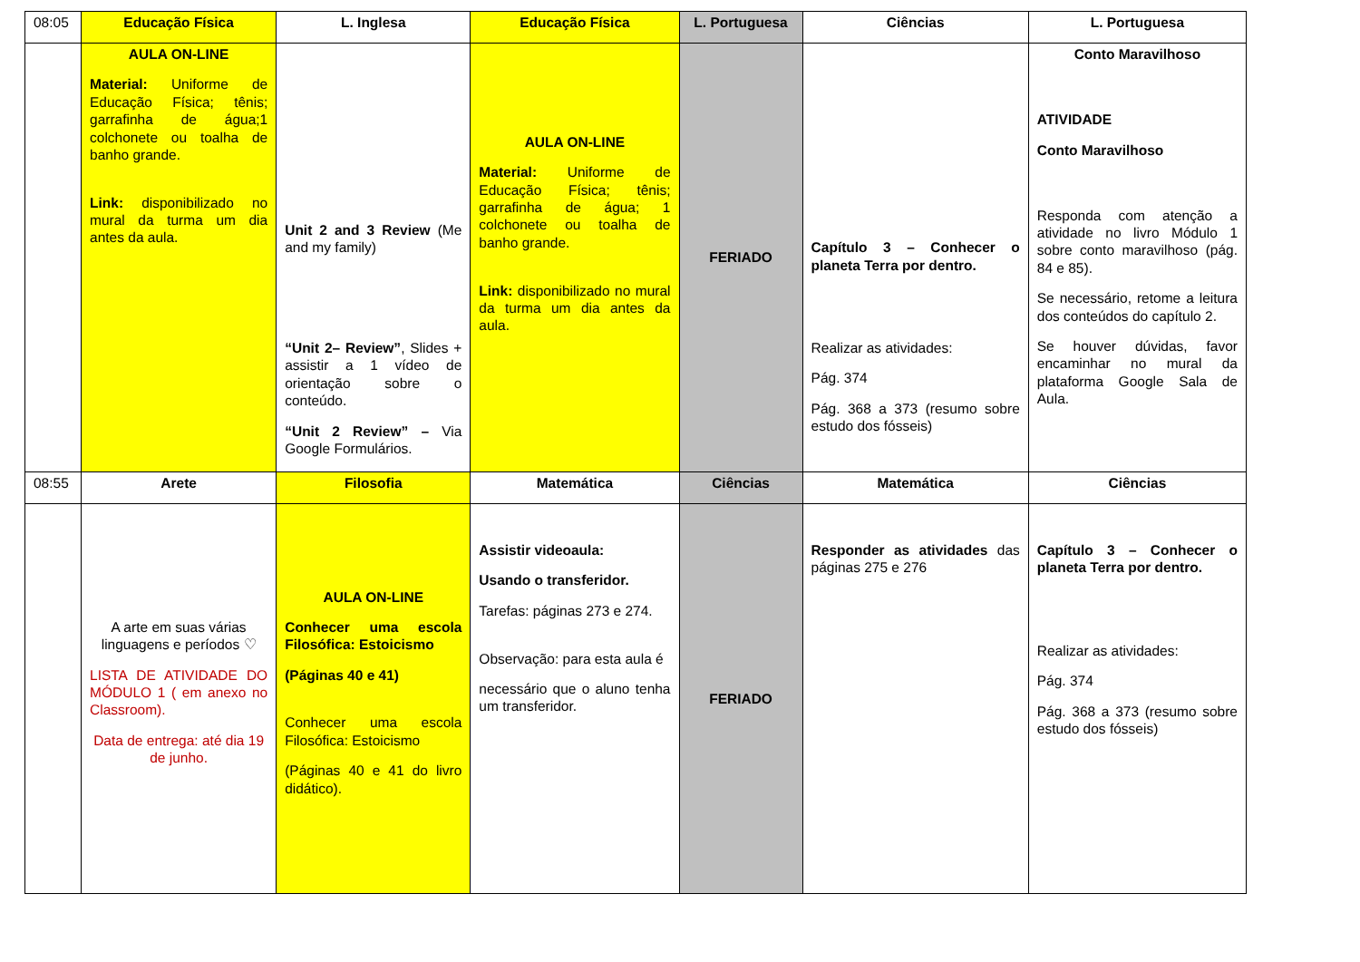| 08:05 | Educação Física | L. Inglesa | Educação Física | L. Portuguesa | Ciências | L. Portuguesa |
| | AULA ON-LINE Material: Uniforme de Educação Física; tênis; garrafinha de água;1 colchonete ou toalha de banho grande. Link: disponibilizado no mural da turma um dia antes da aula. | Unit 2 and 3 Review (Me and my family) “Unit 2– Review” , Slides + assistir a 1 vídeo de orientação sobre o conteúdo. “Unit 2 Review” – Via Google Formulários. | AULA ON-LINE Material: Uniforme de Educação Física; tênis; garrafinha de água; 1 colchonete ou toalha de banho grande. Link: disponibilizado no mural da turma um dia antes da aula. | FERIADO | Capítulo 3 – Conhecer o planeta Terra por dentro. Realizar as atividades: Pág. 374 Pág. 368 a 373 (resumo sobre estudo dos fósseis) | Conto Maravilhoso ATIVIDADE Conto Maravilhoso Responda com atenção a atividade no livro Módulo 1 sobre conto maravilhoso (pág. 84 e 85). Se necessário, retome a leitura dos conteúdos do capítulo 2. Se houver dúvidas, favor encaminhar no mural da plataforma Google Sala de Aula. |
| 08:55 | Arete | Filosofia | Matemática | Ciências | Matemática | Ciências |
| | A arte em suas várias linguagens e períodos ♡ LISTA DE ATIVIDADE DO MÓDULO 1 ( em anexo no Classroom). Data de entrega: até dia 19 de junho. | AULA ON-LINE Conhecer uma escola Filosófica: Estoicismo (Páginas 40 e 41) Conhecer uma escola Filosófica: Estoicismo (Páginas 40 e 41 do livro didático). | Assistir videoaula: Usando o transferidor. Tarefas: páginas 273 e 274. Observação: para esta aula é necessário que o aluno tenha um transferidor. | FERIADO | Responder as atividades das páginas 275 e 276 | Capítulo 3 – Conhecer o planeta Terra por dentro. Realizar as atividades: Pág. 374 Pág. 368 a 373 (resumo sobre estudo dos fósseis) |